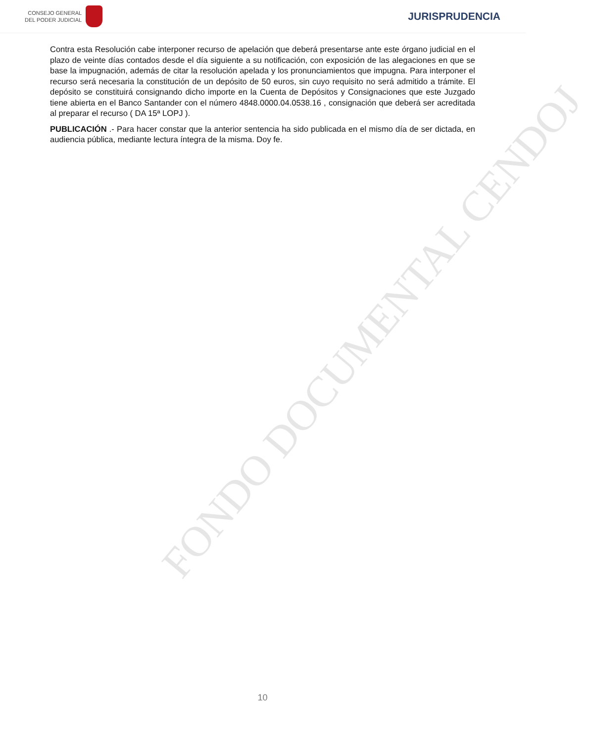CONSEJO GENERAL
DEL PODER JUDICIAL
JURISPRUDENCIA
FONDO DOCUMENTAL CENDOJ
Contra esta Resolución cabe interponer recurso de apelación que deberá presentarse ante este órgano judicial en el plazo de veinte días contados desde el día siguiente a su notificación, con exposición de las alegaciones en que se base la impugnación, además de citar la resolución apelada y los pronunciamientos que impugna. Para interponer el recurso será necesaria la constitución de un depósito de 50 euros, sin cuyo requisito no será admitido a trámite. El depósito se constituirá consignando dicho importe en la Cuenta de Depósitos y Consignaciones que este Juzgado tiene abierta en el Banco Santander con el número 4848.0000.04.0538.16 , consignación que deberá ser acreditada al preparar el recurso ( DA 15ª LOPJ ).
PUBLICACIÓN .- Para hacer constar que la anterior sentencia ha sido publicada en el mismo día de ser dictada, en audiencia pública, mediante lectura íntegra de la misma. Doy fe.
10